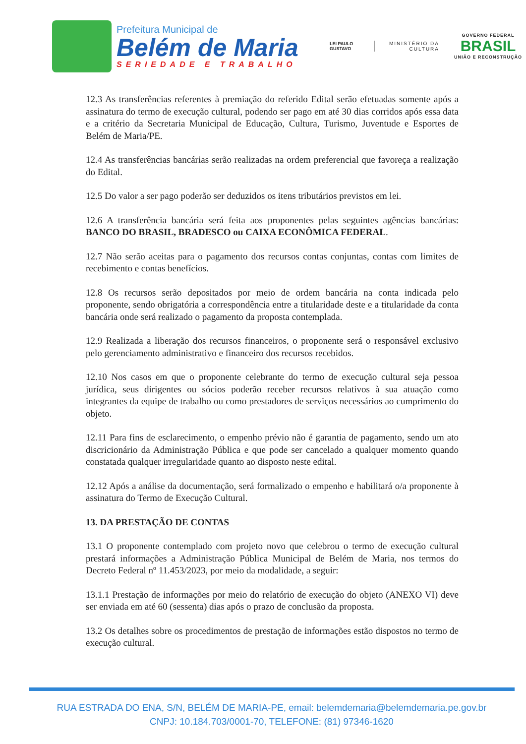Prefeitura Municipal de
Belém de Maria
SERIEDADE E TRABALHO
LEI PAULO GUSTAVO
MINISTÉRIO DA CULTURA
GOVERNO FEDERAL
BRASIL
UNIÃO E RECONSTRUÇÃO
12.3 As transferências referentes à premiação do referido Edital serão efetuadas somente após a assinatura do termo de execução cultural, podendo ser pago em até 30 dias corridos após essa data e a critério da Secretaria Municipal de Educação, Cultura, Turismo, Juventude e Esportes de Belém de Maria/PE.
12.4 As transferências bancárias serão realizadas na ordem preferencial que favoreça a realização do Edital.
12.5 Do valor a ser pago poderão ser deduzidos os itens tributários previstos em lei.
12.6 A transferência bancária será feita aos proponentes pelas seguintes agências bancárias: BANCO DO BRASIL, BRADESCO ou CAIXA ECONÔMICA FEDERAL.
12.7 Não serão aceitas para o pagamento dos recursos contas conjuntas, contas com limites de recebimento e contas benefícios.
12.8 Os recursos serão depositados por meio de ordem bancária na conta indicada pelo proponente, sendo obrigatória a correspondência entre a titularidade deste e a titularidade da conta bancária onde será realizado o pagamento da proposta contemplada.
12.9 Realizada a liberação dos recursos financeiros, o proponente será o responsável exclusivo pelo gerenciamento administrativo e financeiro dos recursos recebidos.
12.10 Nos casos em que o proponente celebrante do termo de execução cultural seja pessoa jurídica, seus dirigentes ou sócios poderão receber recursos relativos à sua atuação como integrantes da equipe de trabalho ou como prestadores de serviços necessários ao cumprimento do objeto.
12.11 Para fins de esclarecimento, o empenho prévio não é garantia de pagamento, sendo um ato discricionário da Administração Pública e que pode ser cancelado a qualquer momento quando constatada qualquer irregularidade quanto ao disposto neste edital.
12.12 Após a análise da documentação, será formalizado o empenho e habilitará o/a proponente à assinatura do Termo de Execução Cultural.
13. DA PRESTAÇÃO DE CONTAS
13.1 O proponente contemplado com projeto novo que celebrou o termo de execução cultural prestará informações a Administração Pública Municipal de Belém de Maria, nos termos do Decreto Federal nº 11.453/2023, por meio da modalidade, a seguir:
13.1.1 Prestação de informações por meio do relatório de execução do objeto (ANEXO VI) deve ser enviada em até 60 (sessenta) dias após o prazo de conclusão da proposta.
13.2 Os detalhes sobre os procedimentos de prestação de informações estão dispostos no termo de execução cultural.
RUA ESTRADA DO ENA, S/N, BELÉM DE MARIA-PE, email: belemdemaria@belemdemaria.pe.gov.br
CNPJ: 10.184.703/0001-70, TELEFONE: (81) 97346-1620